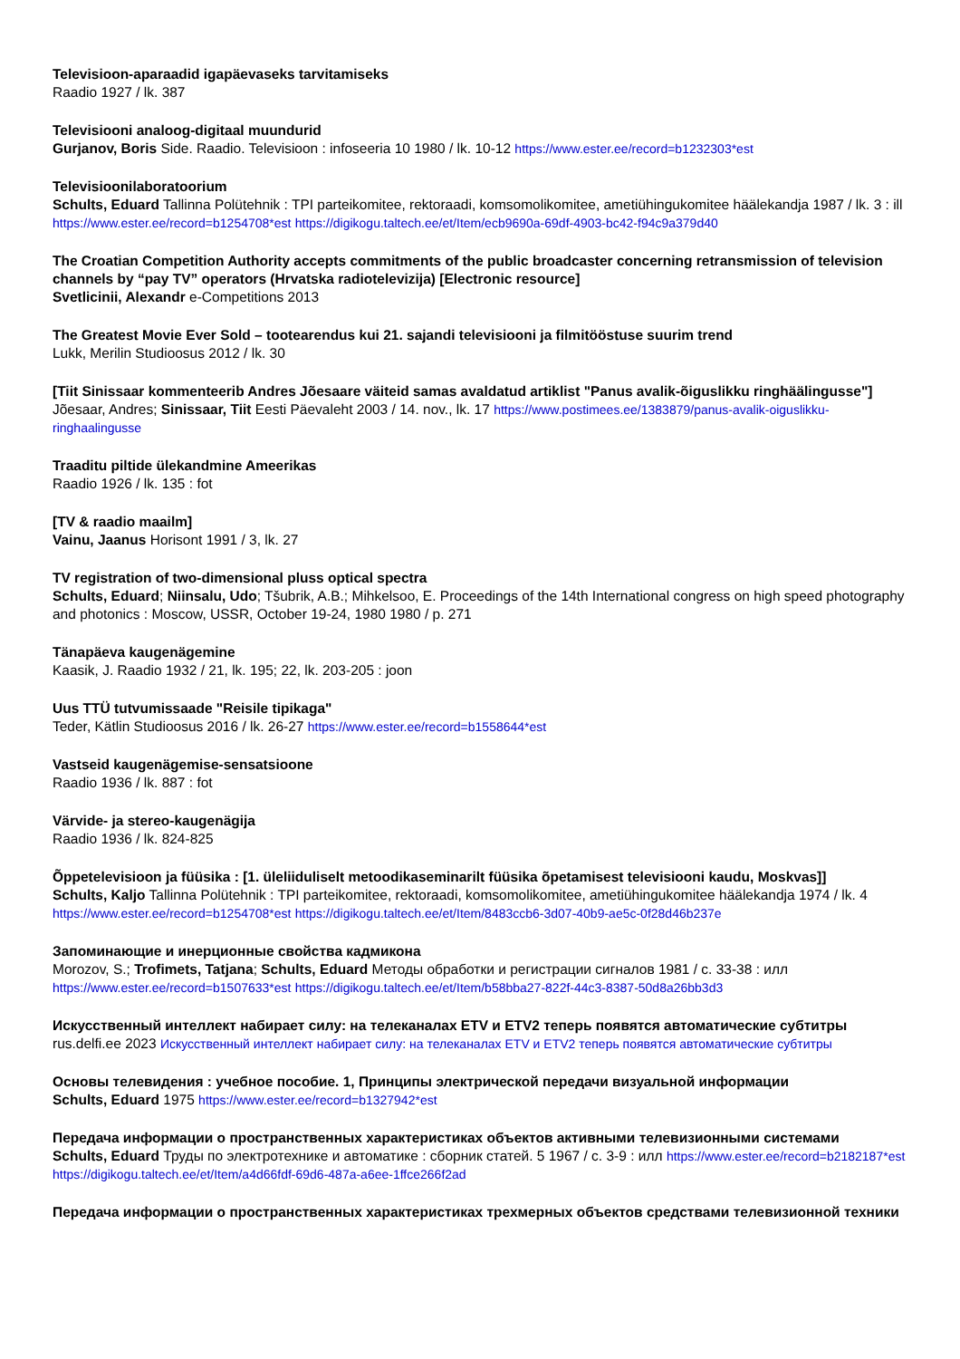Televisioon-aparaadid igapäevaseks tarvitamiseks
Raadio 1927 / lk. 387
Televisiooni analoog-digitaal muundurid
Gurjanov, Boris Side. Raadio. Televisioon : infoseeria 10 1980 / lk. 10-12 https://www.ester.ee/record=b1232303*est
Televisioonilaboratoorium
Schults, Eduard Tallinna Polütehnik : TPI parteikomitee, rektoraadi, komsomolikomitee, ametiühingukomitee häälekandja 1987 / lk. 3 : ill https://www.ester.ee/record=b1254708*est https://digikogu.taltech.ee/et/Item/ecb9690a-69df-4903-bc42-f94c9a379d40
The Croatian Competition Authority accepts commitments of the public broadcaster concerning retransmission of television channels by “pay TV” operators (Hrvatska radiotelevizija) [Electronic resource]
Svetlicinii, Alexandr e-Competitions 2013
The Greatest Movie Ever Sold – tootearendus kui 21. sajandi televisiooni ja filmitööstuse suurim trend
Lukk, Merilin Studioosus 2012 / lk. 30
[Tiit Sinissaar kommenteerib Andres Jõesaare väiteid samas avaldatud artiklist "Panus avalik-õiguslikku ringhäälingusse"]
Jõesaar, Andres; Sinissaar, Tiit Eesti Päevaleht 2003 / 14. nov., lk. 17 https://www.postimees.ee/1383879/panus-avalik-oiguslikku-ringhaalingusse
Traaditu piltide ülekandmine Ameerikas
Raadio 1926 / lk. 135 : fot
[TV & raadio maailm]
Vainu, Jaanus Horisont 1991 / 3, lk. 27
TV registration of two-dimensional pluss optical spectra
Schults, Eduard; Niinsalu, Udo; Tšubrik, A.B.; Mihkelsoo, E. Proceedings of the 14th International congress on high speed photography and photonics : Moscow, USSR, October 19-24, 1980 1980 / p. 271
Tänapäeva kaugenägemine
Kaasik, J. Raadio 1932 / 21, lk. 195; 22, lk. 203-205 : joon
Uus TTÜ tutvumissaade "Reisile tipikaga"
Teder, Kätlin Studioosus 2016 / lk. 26-27 https://www.ester.ee/record=b1558644*est
Vastseid kaugenägemise-sensatsioone
Raadio 1936 / lk. 887 : fot
Värvide- ja stereo-kaugenägija
Raadio 1936 / lk. 824-825
Õppetelevisioon ja füüsika : [1. üleliiduliselt metoodikaseminarilt füüsika õpetamisest televisiooni kaudu, Moskvas]]
Schults, Kaljo Tallinna Polütehnik : TPI parteikomitee, rektoraadi, komsomolikomitee, ametiühingukomitee häälekandja 1974 / lk. 4 https://www.ester.ee/record=b1254708*est https://digikogu.taltech.ee/et/Item/8483ccb6-3d07-40b9-ae5c-0f28d46b237e
Запоминающие и инерционные свойства кадмикона
Morozov, S.; Trofimets, Tatjana; Schults, Eduard Методы обработки и регистрации сигналов 1981 / с. 33-38 : илл https://www.ester.ee/record=b1507633*est https://digikogu.taltech.ee/et/Item/b58bba27-822f-44c3-8387-50d8a26bb3d3
Искусственный интеллект набирает силу: на телеканалах ETV и ETV2 теперь появятся автоматические субтитры
rus.delfi.ee 2023 Искусственный интеллект набирает силу: на телеканалах ETV и ETV2 теперь появятся автоматические субтитры
Основы телевидения : учебное пособие. 1, Принципы электрической передачи визуальной информации
Schults, Eduard 1975 https://www.ester.ee/record=b1327942*est
Передача информации о пространственных характеристиках объектов активными телевизионными системами
Schults, Eduard Труды по электротехнике и автоматике : сборник статей. 5 1967 / с. 3-9 : илл https://www.ester.ee/record=b2182187*est https://digikogu.taltech.ee/et/Item/a4d66fdf-69d6-487a-a6ee-1ffce266f2ad
Передача информации о пространственных характеристиках трехмерных объектов средствами телевизионной техники